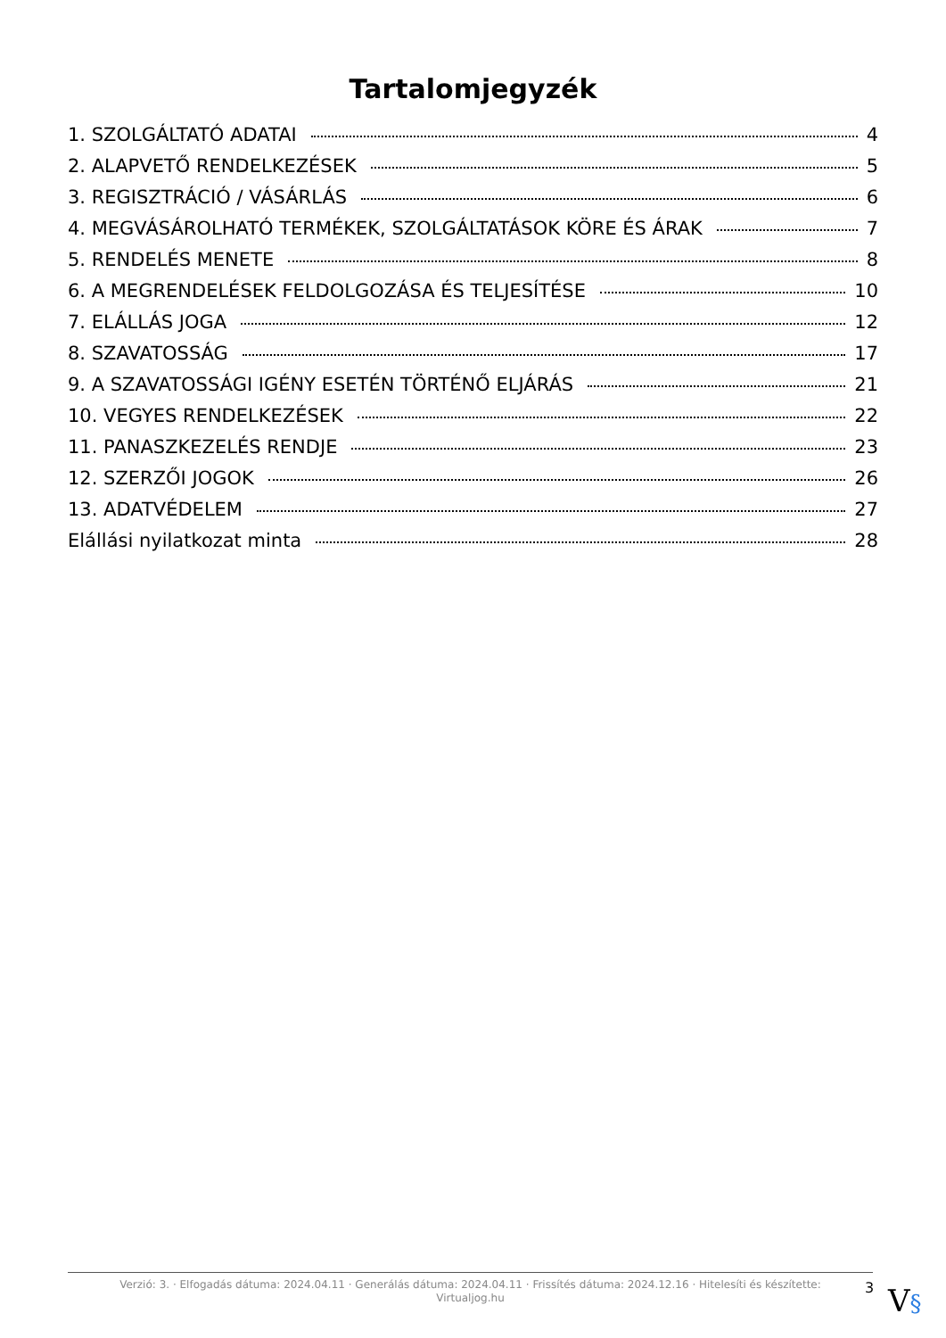Tartalomjegyzék
1. SZOLGÁLTATÓ ADATAI 4
2. ALAPVETŐ RENDELKEZÉSEK 5
3. REGISZTRÁCIÓ / VÁSÁRLÁS 6
4. MEGVÁSÁROLHATÓ TERMÉKEK, SZOLGÁLTATÁSOK KÖRE ÉS ÁRAK 7
5. RENDELÉS MENETE 8
6. A MEGRENDELÉSEK FELDOLGOZÁSA ÉS TELJESÍTÉSE 10
7. ELÁLLÁS JOGA 12
8. SZAVATOSSÁG 17
9. A SZAVATOSSÁGI IGÉNY ESETÉN TÖRTÉNŐ ELJÁRÁS 21
10. VEGYES RENDELKEZÉSEK 22
11. PANASZKEZELÉS RENDJE 23
12. SZERZŐI JOGOK 26
13. ADATVÉDELEM 27
Elállási nyilatkozat minta 28
Verzió: 3. · Elfogadás dátuma: 2024.04.11 · Generálás dátuma: 2024.04.11 · Frissítés dátuma: 2024.12.16 · Hitelesíti és készítette:
Virtualjog.hu
3 V§